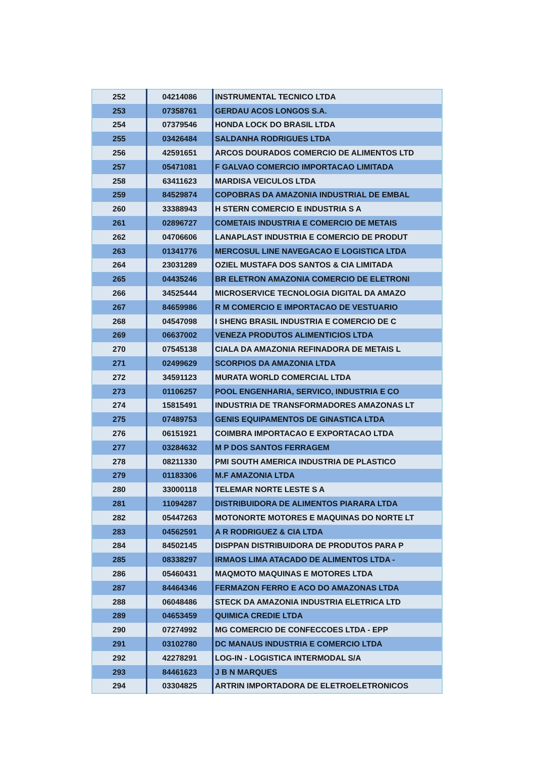| 252 | 04214086 | INSTRUMENTAL TECNICO LTDA |
| 253 | 07358761 | GERDAU ACOS LONGOS S.A. |
| 254 | 07379546 | HONDA LOCK DO BRASIL LTDA |
| 255 | 03426484 | SALDANHA RODRIGUES LTDA |
| 256 | 42591651 | ARCOS DOURADOS COMERCIO DE ALIMENTOS LTD |
| 257 | 05471081 | F GALVAO COMERCIO IMPORTACAO LIMITADA |
| 258 | 63411623 | MARDISA VEICULOS LTDA |
| 259 | 84529874 | COPOBRAS DA AMAZONIA INDUSTRIAL DE EMBAL |
| 260 | 33388943 | H STERN COMERCIO E INDUSTRIA S A |
| 261 | 02896727 | COMETAIS INDUSTRIA E COMERCIO DE METAIS |
| 262 | 04706606 | LANAPLAST INDUSTRIA E COMERCIO DE PRODUT |
| 263 | 01341776 | MERCOSUL LINE NAVEGACAO E LOGISTICA LTDA |
| 264 | 23031289 | OZIEL MUSTAFA DOS SANTOS & CIA LIMITADA |
| 265 | 04435246 | BR ELETRON AMAZONIA COMERCIO DE ELETRONI |
| 266 | 34525444 | MICROSERVICE TECNOLOGIA DIGITAL DA AMAZO |
| 267 | 84659986 | R M COMERCIO E IMPORTACAO DE VESTUARIO |
| 268 | 04547098 | I SHENG BRASIL INDUSTRIA E COMERCIO DE C |
| 269 | 06637002 | VENEZA PRODUTOS ALIMENTICIOS LTDA |
| 270 | 07545138 | CIALA DA AMAZONIA REFINADORA DE METAIS L |
| 271 | 02499629 | SCORPIOS DA AMAZONIA LTDA |
| 272 | 34591123 | MURATA WORLD COMERCIAL LTDA |
| 273 | 01106257 | POOL ENGENHARIA, SERVICO, INDUSTRIA E CO |
| 274 | 15815491 | INDUSTRIA DE TRANSFORMADORES AMAZONAS LT |
| 275 | 07489753 | GENIS EQUIPAMENTOS DE GINASTICA LTDA |
| 276 | 06151921 | COIMBRA IMPORTACAO E EXPORTACAO LTDA |
| 277 | 03284632 | M P DOS SANTOS FERRAGEM |
| 278 | 08211330 | PMI SOUTH AMERICA INDUSTRIA DE PLASTICO |
| 279 | 01183306 | M.F AMAZONIA LTDA |
| 280 | 33000118 | TELEMAR NORTE LESTE S A |
| 281 | 11094287 | DISTRIBUIDORA DE ALIMENTOS PIARARA LTDA |
| 282 | 05447263 | MOTONORTE MOTORES E MAQUINAS DO NORTE LT |
| 283 | 04562591 | A R RODRIGUEZ & CIA LTDA |
| 284 | 84502145 | DISPPAN DISTRIBUIDORA DE PRODUTOS PARA P |
| 285 | 08338297 | IRMAOS LIMA ATACADO DE ALIMENTOS LTDA - |
| 286 | 05460431 | MAQMOTO MAQUINAS E MOTORES LTDA |
| 287 | 84464346 | FERMAZON FERRO E ACO DO AMAZONAS LTDA |
| 288 | 06048486 | STECK DA AMAZONIA INDUSTRIA ELETRICA LTD |
| 289 | 04653459 | QUIMICA CREDIE LTDA |
| 290 | 07274992 | MG COMERCIO DE CONFECCOES LTDA - EPP |
| 291 | 03102780 | DC MANAUS INDUSTRIA E COMERCIO LTDA |
| 292 | 42278291 | LOG-IN - LOGISTICA INTERMODAL S/A |
| 293 | 84461623 | J B N MARQUES |
| 294 | 03304825 | ARTRIN IMPORTADORA DE ELETROELETRONICOS |